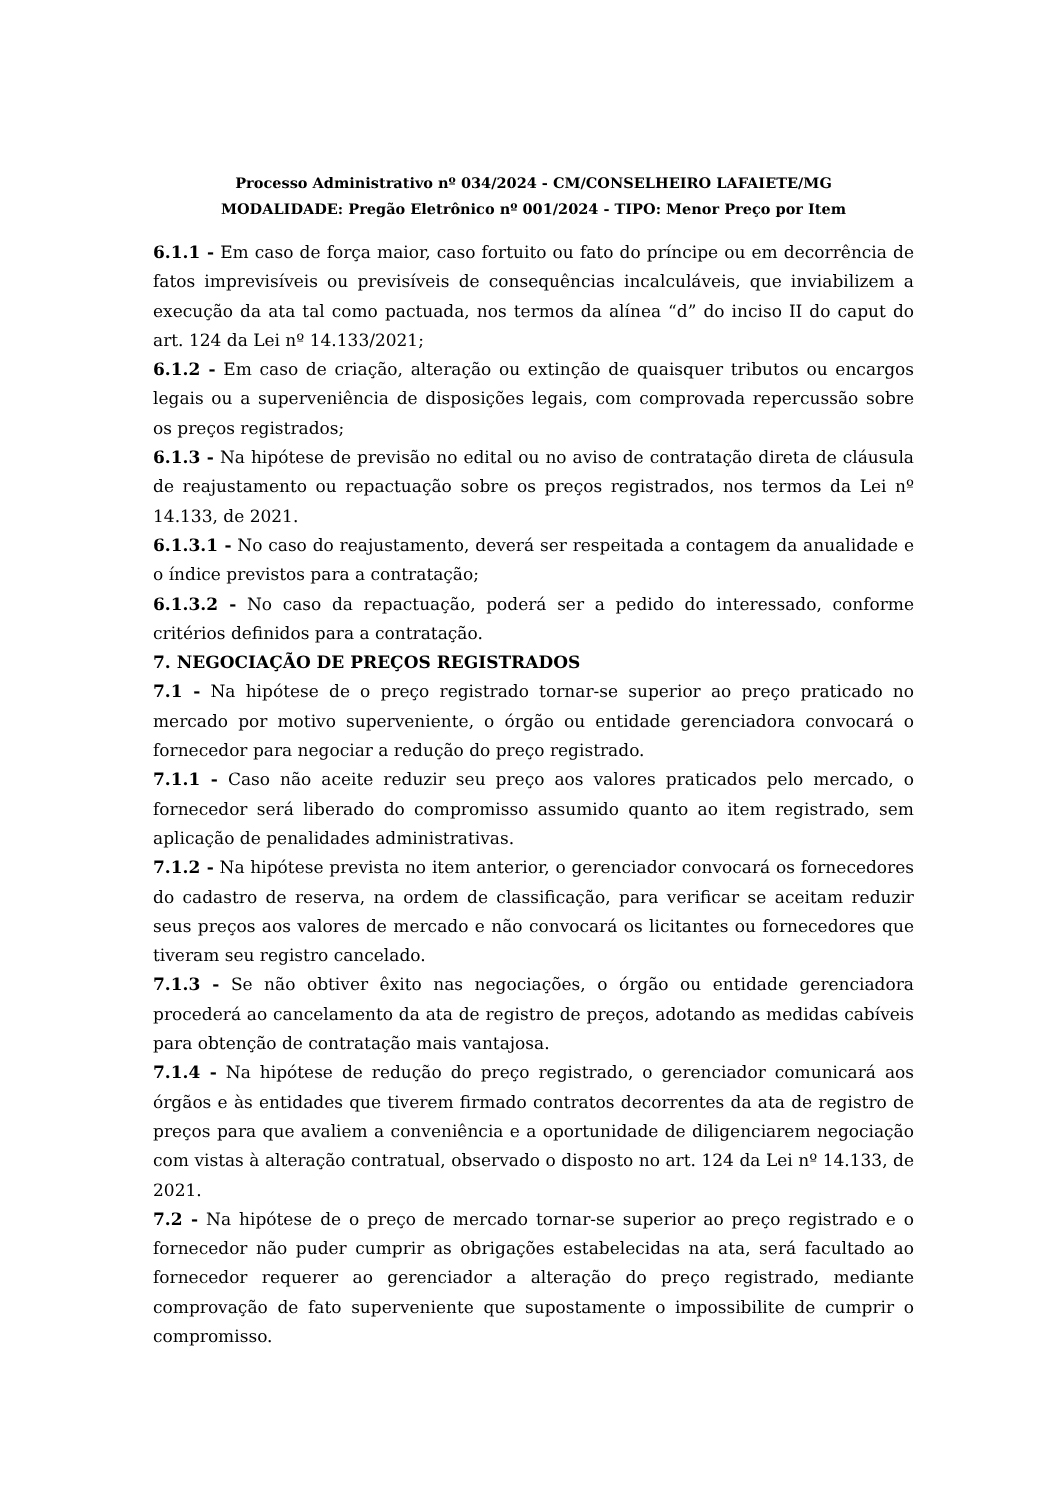Processo Administrativo nº 034/2024 - CM/CONSELHEIRO LAFAIETE/MG
MODALIDADE: Pregão Eletrônico nº 001/2024 - TIPO: Menor Preço por Item
6.1.1 - Em caso de força maior, caso fortuito ou fato do príncipe ou em decorrência de fatos imprevisíveis ou previsíveis de consequências incalculáveis, que inviabilizem a execução da ata tal como pactuada, nos termos da alínea “d” do inciso II do caput do art. 124 da Lei nº 14.133/2021;
6.1.2 - Em caso de criação, alteração ou extinção de quaisquer tributos ou encargos legais ou a superveniência de disposições legais, com comprovada repercussão sobre os preços registrados;
6.1.3 - Na hipótese de previsão no edital ou no aviso de contratação direta de cláusula de reajustamento ou repactuação sobre os preços registrados, nos termos da Lei nº 14.133, de 2021.
6.1.3.1 - No caso do reajustamento, deverá ser respeitada a contagem da anualidade e o índice previstos para a contratação;
6.1.3.2 - No caso da repactuação, poderá ser a pedido do interessado, conforme critérios definidos para a contratação.
7. NEGOCIAÇÃO DE PREÇOS REGISTRADOS
7.1 - Na hipótese de o preço registrado tornar-se superior ao preço praticado no mercado por motivo superveniente, o órgão ou entidade gerenciadora convocará o fornecedor para negociar a redução do preço registrado.
7.1.1 - Caso não aceite reduzir seu preço aos valores praticados pelo mercado, o fornecedor será liberado do compromisso assumido quanto ao item registrado, sem aplicação de penalidades administrativas.
7.1.2 - Na hipótese prevista no item anterior, o gerenciador convocará os fornecedores do cadastro de reserva, na ordem de classificação, para verificar se aceitam reduzir seus preços aos valores de mercado e não convocará os licitantes ou fornecedores que tiveram seu registro cancelado.
7.1.3 - Se não obtiver êxito nas negociações, o órgão ou entidade gerenciadora procederá ao cancelamento da ata de registro de preços, adotando as medidas cabíveis para obtenção de contratação mais vantajosa.
7.1.4 - Na hipótese de redução do preço registrado, o gerenciador comunicará aos órgãos e às entidades que tiverem firmado contratos decorrentes da ata de registro de preços para que avaliem a conveniência e a oportunidade de diligenciarem negociação com vistas à alteração contratual, observado o disposto no art. 124 da Lei nº 14.133, de 2021.
7.2 - Na hipótese de o preço de mercado tornar-se superior ao preço registrado e o fornecedor não puder cumprir as obrigações estabelecidas na ata, será facultado ao fornecedor requerer ao gerenciador a alteração do preço registrado, mediante comprovação de fato superveniente que supostamente o impossibilite de cumprir o compromisso.